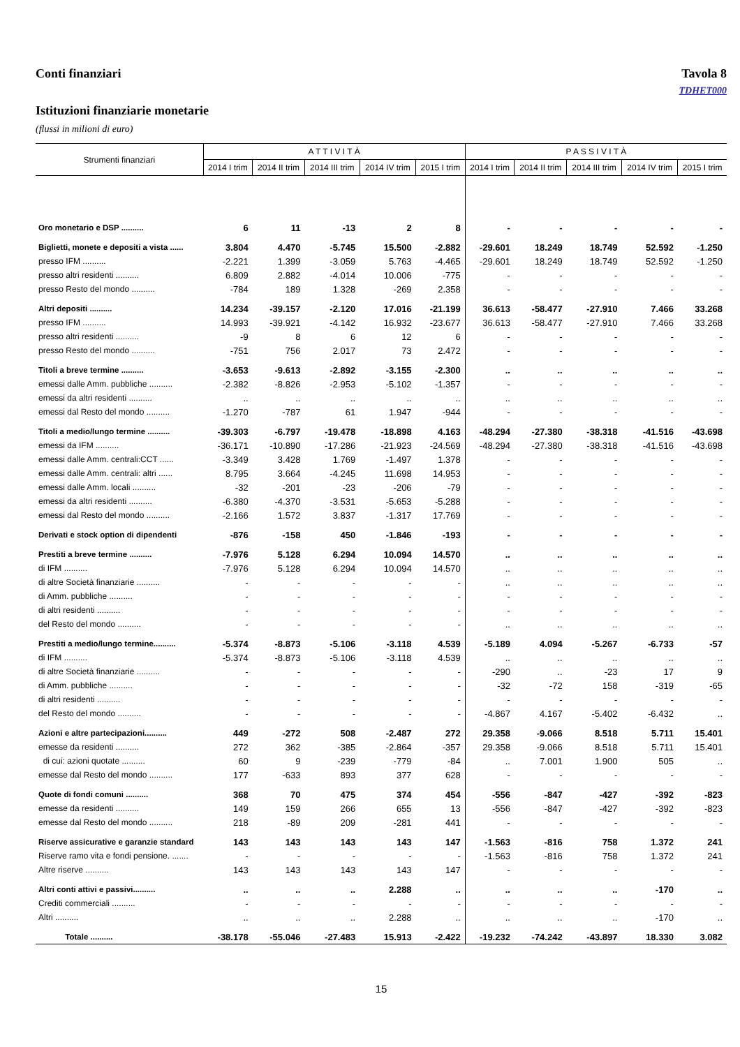Conti finanziari Tavola 8
TDHET000
Istituzioni finanziarie monetarie
(flussi in milioni di euro)
| Strumenti finanziari | A T T I V I T À | | | | | P A S S I V I T À | | | | |
| --- | --- | --- | --- | --- | --- | --- | --- | --- | --- | --- |
| | 2014 I trim | 2014 II trim | 2014 III trim | 2014 IV trim | 2015 I trim | 2014 I trim | 2014 II trim | 2014 III trim | 2014 IV trim | 2015 I trim |
| Oro monetario e DSP .......... | 6 | 11 | -13 | 2 | 8 | - | - | - | - | - |
| Biglietti, monete e depositi a vista ...... | 3.804 | 4.470 | -5.745 | 15.500 | -2.882 | -29.601 | 18.249 | 18.749 | 52.592 | -1.250 |
| presso IFM .......... | -2.221 | 1.399 | -3.059 | 5.763 | -4.465 | -29.601 | 18.249 | 18.749 | 52.592 | -1.250 |
| presso altri residenti .......... | 6.809 | 2.882 | -4.014 | 10.006 | -775 | - | - | - | - | - |
| presso Resto del mondo .......... | -784 | 189 | 1.328 | -269 | 2.358 | - | - | - | - | - |
| Altri depositi .......... | 14.234 | -39.157 | -2.120 | 17.016 | -21.199 | 36.613 | -58.477 | -27.910 | 7.466 | 33.268 |
| presso IFM .......... | 14.993 | -39.921 | -4.142 | 16.932 | -23.677 | 36.613 | -58.477 | -27.910 | 7.466 | 33.268 |
| presso altri residenti .......... | -9 | 8 | 6 | 12 | 6 | - | - | - | - | - |
| presso Resto del mondo .......... | -751 | 756 | 2.017 | 73 | 2.472 | - | - | - | - | - |
| Titoli a breve termine .......... | -3.653 | -9.613 | -2.892 | -3.155 | -2.300 | .. | .. | .. | .. | .. |
| emessi dalle Amm. pubbliche .......... | -2.382 | -8.826 | -2.953 | -5.102 | -1.357 | - | - | - | - | - |
| emessi da altri residenti .......... | .. | .. | .. | .. | .. | .. | .. | .. | .. | .. |
| emessi dal Resto del mondo .......... | -1.270 | -787 | 61 | 1.947 | -944 | - | - | - | - | - |
| Titoli a medio/lungo termine .......... | -39.303 | -6.797 | -19.478 | -18.898 | 4.163 | -48.294 | -27.380 | -38.318 | -41.516 | -43.698 |
| emessi da IFM .......... | -36.171 | -10.890 | -17.286 | -21.923 | -24.569 | -48.294 | -27.380 | -38.318 | -41.516 | -43.698 |
| emessi dalle Amm. centrali:CCT ...... | -3.349 | 3.428 | 1.769 | -1.497 | 1.378 | - | - | - | - | - |
| emessi dalle Amm. centrali: altri ...... | 8.795 | 3.664 | -4.245 | 11.698 | 14.953 | - | - | - | - | - |
| emessi dalle Amm. locali .......... | -32 | -201 | -23 | -206 | -79 | - | - | - | - | - |
| emessi da altri residenti .......... | -6.380 | -4.370 | -3.531 | -5.653 | -5.288 | - | - | - | - | - |
| emessi dal Resto del mondo .......... | -2.166 | 1.572 | 3.837 | -1.317 | 17.769 | - | - | - | - | - |
| Derivati e stock option di dipendenti | -876 | -158 | 450 | -1.846 | -193 | - | - | - | - | - |
| Prestiti a breve termine .......... | -7.976 | 5.128 | 6.294 | 10.094 | 14.570 | .. | .. | .. | .. | .. |
| di IFM .......... | -7.976 | 5.128 | 6.294 | 10.094 | 14.570 | .. | .. | .. | .. | .. |
| di altre Società finanziarie .......... | - | - | - | - | - | .. | .. | .. | .. | .. |
| di Amm. pubbliche .......... | - | - | - | - | - | - | - | - | - | - |
| di altri residenti .......... | - | - | - | - | - | - | - | - | - | - |
| del Resto del mondo .......... | - | - | - | - | - | .. | .. | .. | .. | .. |
| Prestiti a medio/lungo termine.......... | -5.374 | -8.873 | -5.106 | -3.118 | 4.539 | -5.189 | 4.094 | -5.267 | -6.733 | -57 |
| di IFM .......... | -5.374 | -8.873 | -5.106 | -3.118 | 4.539 | .. | .. | .. | .. | .. |
| di altre Società finanziarie .......... | - | - | - | - | - | -290 | .. | -23 | 17 | 9 |
| di Amm. pubbliche .......... | - | - | - | - | - | -32 | -72 | 158 | -319 | -65 |
| di altri residenti .......... | - | - | - | - | - | - | - | - | - | - |
| del Resto del mondo .......... | - | - | - | - | - | -4.867 | 4.167 | -5.402 | -6.432 | .. |
| Azioni e altre partecipazioni.......... | 449 | -272 | 508 | -2.487 | 272 | 29.358 | -9.066 | 8.518 | 5.711 | 15.401 |
| emesse da residenti .......... | 272 | 362 | -385 | -2.864 | -357 | 29.358 | -9.066 | 8.518 | 5.711 | 15.401 |
| di cui: azioni quotate .......... | 60 | 9 | -239 | -779 | -84 | .. | 7.001 | 1.900 | 505 | .. |
| emesse dal Resto del mondo .......... | 177 | -633 | 893 | 377 | 628 | - | - | - | - | - |
| Quote di fondi comuni .......... | 368 | 70 | 475 | 374 | 454 | -556 | -847 | -427 | -392 | -823 |
| emesse da residenti .......... | 149 | 159 | 266 | 655 | 13 | -556 | -847 | -427 | -392 | -823 |
| emesse dal Resto del mondo .......... | 218 | -89 | 209 | -281 | 441 | - | - | - | - | - |
| Riserve assicurative e garanzie standard | 143 | 143 | 143 | 143 | 147 | -1.563 | -816 | 758 | 1.372 | 241 |
| Riserve ramo vita e fondi pensione. ....... | - | - | - | - | - | -1.563 | -816 | 758 | 1.372 | 241 |
| Altre riserve .......... | 143 | 143 | 143 | 143 | 147 | - | - | - | - | - |
| Altri conti attivi e passivi.......... | .. | .. | .. | 2.288 | .. | .. | .. | .. | -170 | .. |
| Crediti commerciali .......... | - | - | - | - | - | - | - | - | - | - |
| Altri .......... | .. | .. | .. | 2.288 | .. | .. | .. | .. | -170 | .. |
| Totale .......... | -38.178 | -55.046 | -27.483 | 15.913 | -2.422 | -19.232 | -74.242 | -43.897 | 18.330 | 3.082 |
15